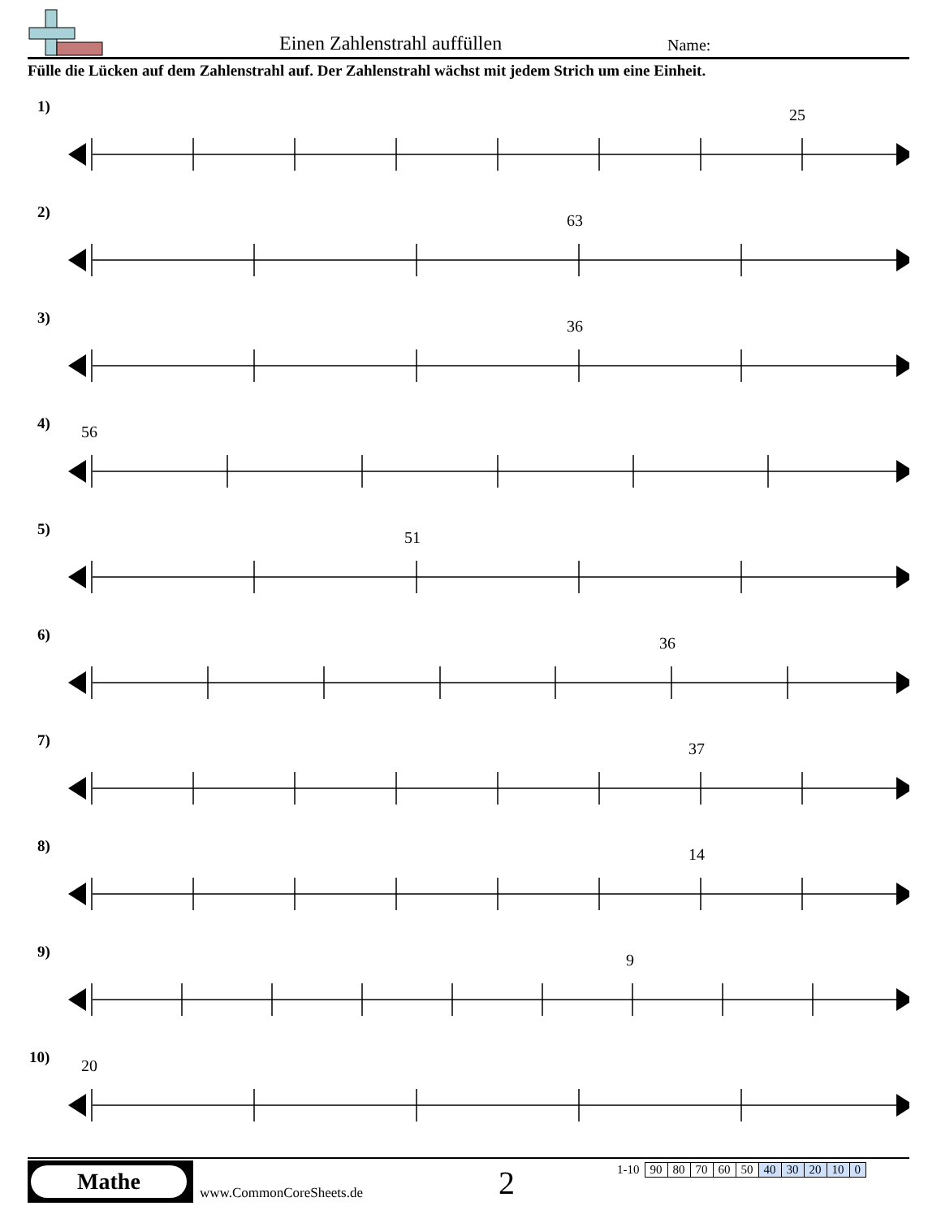Einen Zahlenstrahl auffüllen Name:
Fülle die Lücken auf dem Zahlenstrahl auf. Der Zahlenstrahl wächst mit jedem Strich um eine Einheit.
1) 25
2) 63
3) 36
4) 56
5) 51
6) 36
7) 37
8) 14
9) 9
10) 20
Mathe
www.CommonCoreSheets.de 2
| 1-10 | 90 | 80 | 70 | 60 | 50 | 40 | 30 | 20 | 10 | 0 |